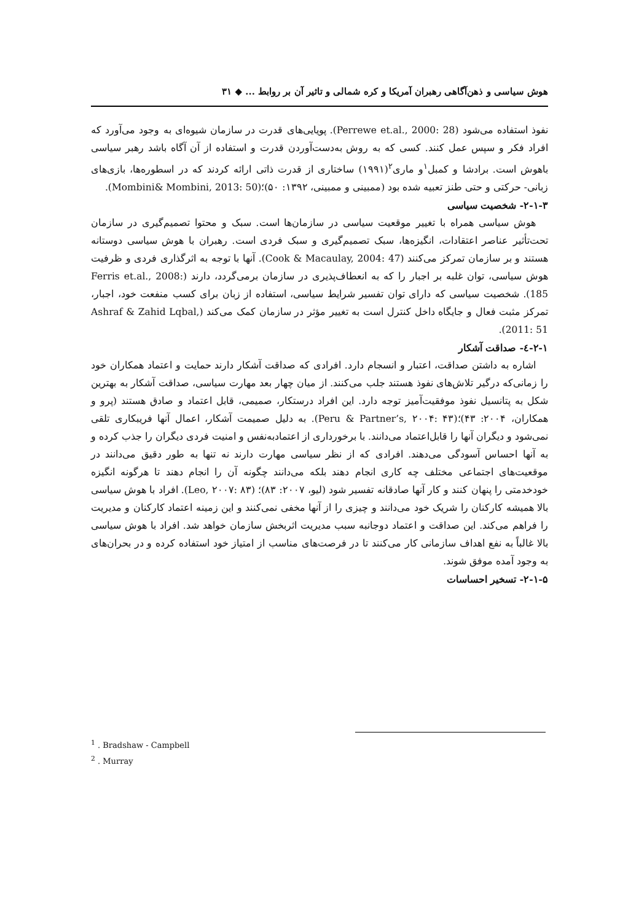هوش سیاسی و ذهن‌آگاهی رهبران آمریکا و کره شمالی و تاثیر آن بر روابط ... ◆ ۳۱
نفوذ استفاده می‌شود (Perrewe et.al., 2000: 28). پویایی‌های قدرت در سازمان شیوه‌ای به وجود می‌آورد که افراد فکر و سپس عمل کنند. کسی که به روش به‌دست‌آوردن قدرت و استفاده از آن آگاه باشد رهبر سیاسی باهوش است. برادشا و کمبل<sup>۱</sup>و ماری<sup>۲</sup>(۱۹۹۱) ساختاری از قدرت ذاتی ارائه کردند که در اسطوره‌ها، بازی‌های زبانی- حرکتی و حتی طنز تعبیه شده بود (ممبینی و ممبینی، ۱۳۹۲: ۵۰)؛(Mombini& Mombini, 2013: 50).
۲-۱-۳- شخصیت سیاسی
هوش سیاسی همراه با تغییر موقعیت سیاسی در سازمان‌ها است. سبک و محتوا تصمیم‌گیری در سازمان تحت‌تأثیر عناصر اعتقادات، انگیزه‌ها، سبک تصمیم‌گیری و سبک فردی است. رهبران با هوش سیاسی دوستانه هستند و بر سازمان تمرکز می‌کنند (Cook & Macaulay, 2004: 47). آنها با توجه به اثرگذاری فردی و ظرفیت هوش سیاسی، توان غلبه بر اجبار را که به انعطاف‌پذیری در سازمان برمی‌گردد، دارند (Ferris et.al., 2008: 185). شخصیت سیاسی که دارای توان تفسیر شرایط سیاسی، استفاده از زبان برای کسب منفعت خود، اجبار، تمرکز مثبت فعال و جایگاه داخل کنترل است به تغییر مؤثر در سازمان کمک می‌کند (Ashraf & Zahid Lqbal, 2011: 51).
۲-۱-٤- صداقت آشکار
اشاره به داشتن صداقت، اعتبار و انسجام دارد. افرادی که صداقت آشکار دارند حمایت و اعتماد همکاران خود را زمانی‌که درگیر تلاش‌های نفوذ هستند جلب می‌کنند. از میان چهار بعد مهارت سیاسی، صداقت آشکار به بهترین شکل به پتانسیل نفوذ موفقیت‌آمیز توجه دارد. این افراد درستکار، صمیمی، قابل اعتماد و صادق هستند (پرو و همکاران، ۲۰۰۴: ۴۳)؛(Peru & Partner’s, ۲۰۰۴: ۴۳). به دلیل صمیمت آشکار، اعمال آنها فریبکاری تلقی نمی‌شود و دیگران آنها را قابل‌اعتماد می‌دانند. با برخورداری از اعتمادبه‌نفس و امنیت فردی دیگران را جذب کرده و به آنها احساس آسودگی می‌دهند. افرادی که از نظر سیاسی مهارت دارند نه تنها به طور دقیق می‌دانند در موقعیت‌های اجتماعی مختلف چه کاری انجام دهند بلکه می‌دانند چگونه آن را انجام دهند تا هرگونه انگیزه خودخدمتی را پنهان کنند و کار آنها صادقانه تفسیر شود (لیو، ۲۰۰۷: ۸۳)؛ (Leo, ۲۰۰۷: ۸۳). افراد با هوش سیاسی بالا همیشه کارکنان را شریک خود می‌دانند و چیزی را از آنها مخفی نمی‌کنند و این زمینه اعتماد کارکنان و مدیریت را فراهم می‌کند. این صداقت و اعتماد دوجانبه سبب مدیریت اثربخش سازمان خواهد شد. افراد با هوش سیاسی بالا غالباً به نفع اهداف سازمانی کار می‌کنند تا در فرصت‌های مناسب از امتیاز خود استفاده کرده و در بحران‌های به وجود آمده موفق شوند.
۲-۱-۵- تسخیر احساسات
<sup>1</sup> . Bradshaw - Campbell
<sup>2</sup> . Murray